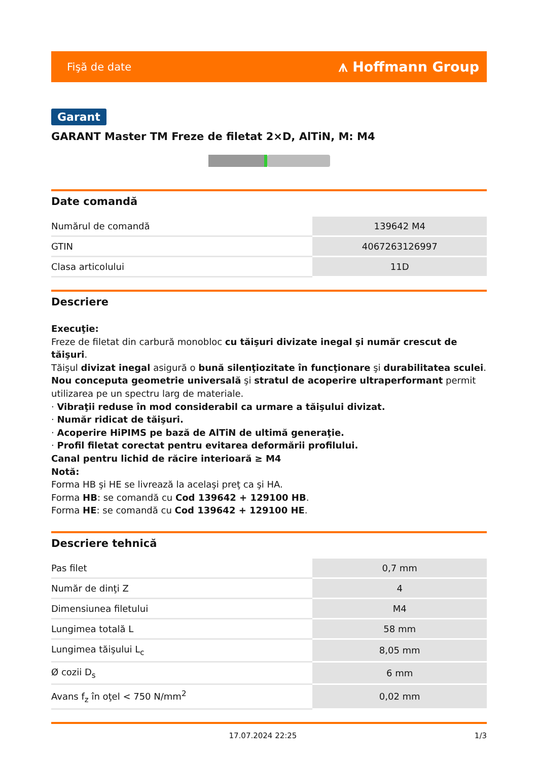Fişă de date ⩚ Hoffmann Group
Garant
GARANT Master TM Freze de filetat 2×D, AlTiN, M: M4
Date comandă
| Numărul de comandă | 139642 M4 |
| GTIN | 4067263126997 |
| Clasa articolului | 11D |
Descriere
Execuţie:
Freze de filetat din carbură monobloc cu tăişuri divizate inegal şi număr crescut de tăişuri.
Tăişul divizat inegal asigură o bună silenţiozitate în funcţionare şi durabilitatea sculei.
Nou conceputa geometrie universală şi stratul de acoperire ultraperformant permit utilizarea pe un spectru larg de materiale.
· Vibraţii reduse în mod considerabil ca urmare a tăişului divizat.
· Număr ridicat de tăişuri.
· Acoperire HiPIMS pe bază de AlTiN de ultimă generaţie.
· Profil filetat corectat pentru evitarea deformării profilului.
Canal pentru lichid de răcire interioară ≥ M4
Notă:
Forma HB şi HE se livrează la acelaşi preţ ca şi HA.
Forma HB: se comandă cu Cod 139642 + 129100 HB.
Forma HE: se comandă cu Cod 139642 + 129100 HE.
Descriere tehnică
| Pas filet | 0,7 mm |
| Număr de dinţi Z | 4 |
| Dimensiunea filetului | M4 |
| Lungimea totală L | 58 mm |
| Lungimea tăişului L<sub>c</sub> | 8,05 mm |
| Ø cozii D<sub>s</sub> | 6 mm |
| Avans f<sub>z</sub> în oţel < 750 N/mm<sup>2</sup> | 0,02 mm |
17.07.2024 22:25 1/3